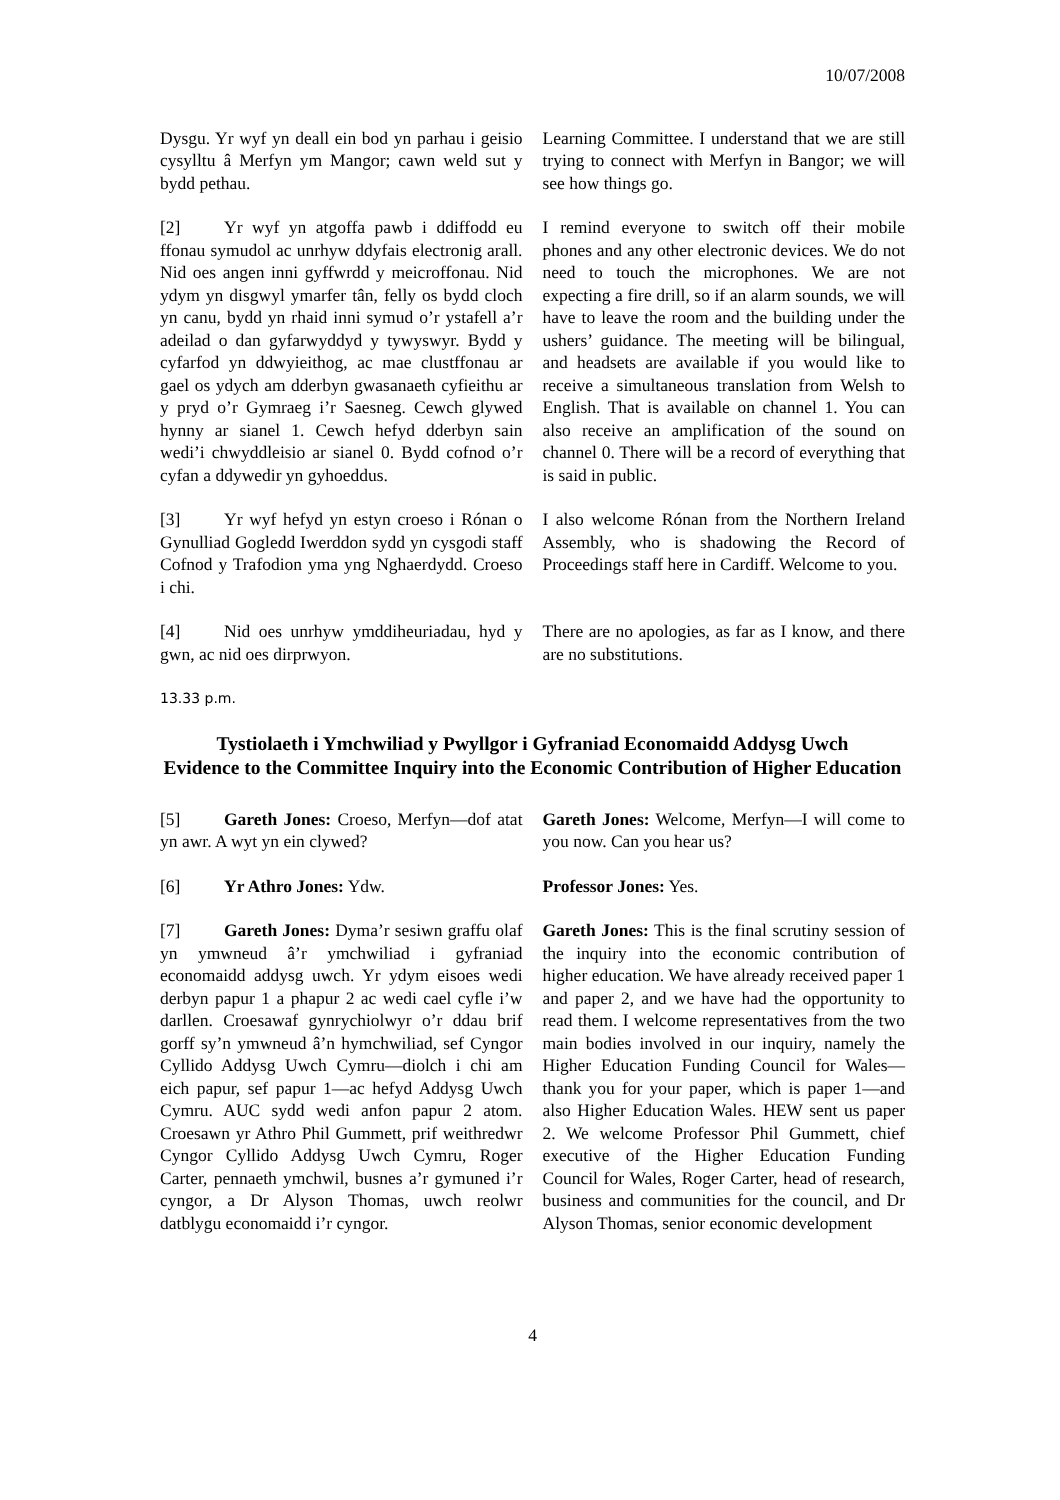10/07/2008
Dysgu. Yr wyf yn deall ein bod yn parhau i geisio cysylltu â Merfyn ym Mangor; cawn weld sut y bydd pethau.
Learning Committee. I understand that we are still trying to connect with Merfyn in Bangor; we will see how things go.
[2] Yr wyf yn atgoffa pawb i ddiffodd eu ffonau symudol ac unrhyw ddyfais electronig arall. Nid oes angen inni gyffwrdd y meicroffonau. Nid ydym yn disgwyl ymarfer tân, felly os bydd cloch yn canu, bydd yn rhaid inni symud o’r ystafell a’r adeilad o dan gyfarwyddyd y tywyswyr. Bydd y cyfarfod yn ddwyieithog, ac mae clustffonau ar gael os ydych am dderbyn gwasanaeth cyfieithu ar y pryd o’r Gymraeg i’r Saesneg. Cewch glywed hynny ar sianel 1. Cewch hefyd dderbyn sain wedi’i chwyddleisio ar sianel 0. Bydd cofnod o’r cyfan a ddywedir yn gyhoeddus.
I remind everyone to switch off their mobile phones and any other electronic devices. We do not need to touch the microphones. We are not expecting a fire drill, so if an alarm sounds, we will have to leave the room and the building under the ushers’ guidance. The meeting will be bilingual, and headsets are available if you would like to receive a simultaneous translation from Welsh to English. That is available on channel 1. You can also receive an amplification of the sound on channel 0. There will be a record of everything that is said in public.
[3] Yr wyf hefyd yn estyn croeso i Rónan o Gynulliad Gogledd Iwerddon sydd yn cysgodi staff Cofnod y Trafodion yma yng Nghaerdydd. Croeso i chi.
I also welcome Rónan from the Northern Ireland Assembly, who is shadowing the Record of Proceedings staff here in Cardiff. Welcome to you.
[4] Nid oes unrhyw ymddiheuriadau, hyd y gwn, ac nid oes dirprwyon.
There are no apologies, as far as I know, and there are no substitutions.
13.33 p.m.
Tystiolaeth i Ymchwiliad y Pwyllgor i Gyfraniad Economaidd Addysg Uwch
Evidence to the Committee Inquiry into the Economic Contribution of Higher Education
[5] Gareth Jones: Croeso, Merfyn—dof atat yn awr. A wyt yn ein clywed?
Gareth Jones: Welcome, Merfyn—I will come to you now. Can you hear us?
[6] Yr Athro Jones: Ydw. Professor Jones: Yes.
[7] Gareth Jones: Dyma’r sesiwn graffu olaf yn ymwneud â’r ymchwiliad i gyfraniad economaidd addysg uwch. Yr ydym eisoes wedi derbyn papur 1 a phapur 2 ac wedi cael cyfle i’w darllen. Croesawaf gynrychiolwyr o’r ddau brif gorff sy’n ymwneud â’n hymchwiliad, sef Cyngor Cyllido Addysg Uwch Cymru—diolch i chi am eich papur, sef papur 1—ac hefyd Addysg Uwch Cymru. AUC sydd wedi anfon papur 2 atom. Croesawn yr Athro Phil Gummett, prif weithredwr Cyngor Cyllido Addysg Uwch Cymru, Roger Carter, pennaeth ymchwil, busnes a’r gymuned i’r cyngor, a Dr Alyson Thomas, uwch reolwr datblygu economaidd i’r cyngor.
Gareth Jones: This is the final scrutiny session of the inquiry into the economic contribution of higher education. We have already received paper 1 and paper 2, and we have had the opportunity to read them. I welcome representatives from the two main bodies involved in our inquiry, namely the Higher Education Funding Council for Wales—thank you for your paper, which is paper 1—and also Higher Education Wales. HEW sent us paper 2. We welcome Professor Phil Gummett, chief executive of the Higher Education Funding Council for Wales, Roger Carter, head of research, business and communities for the council, and Dr Alyson Thomas, senior economic development
4